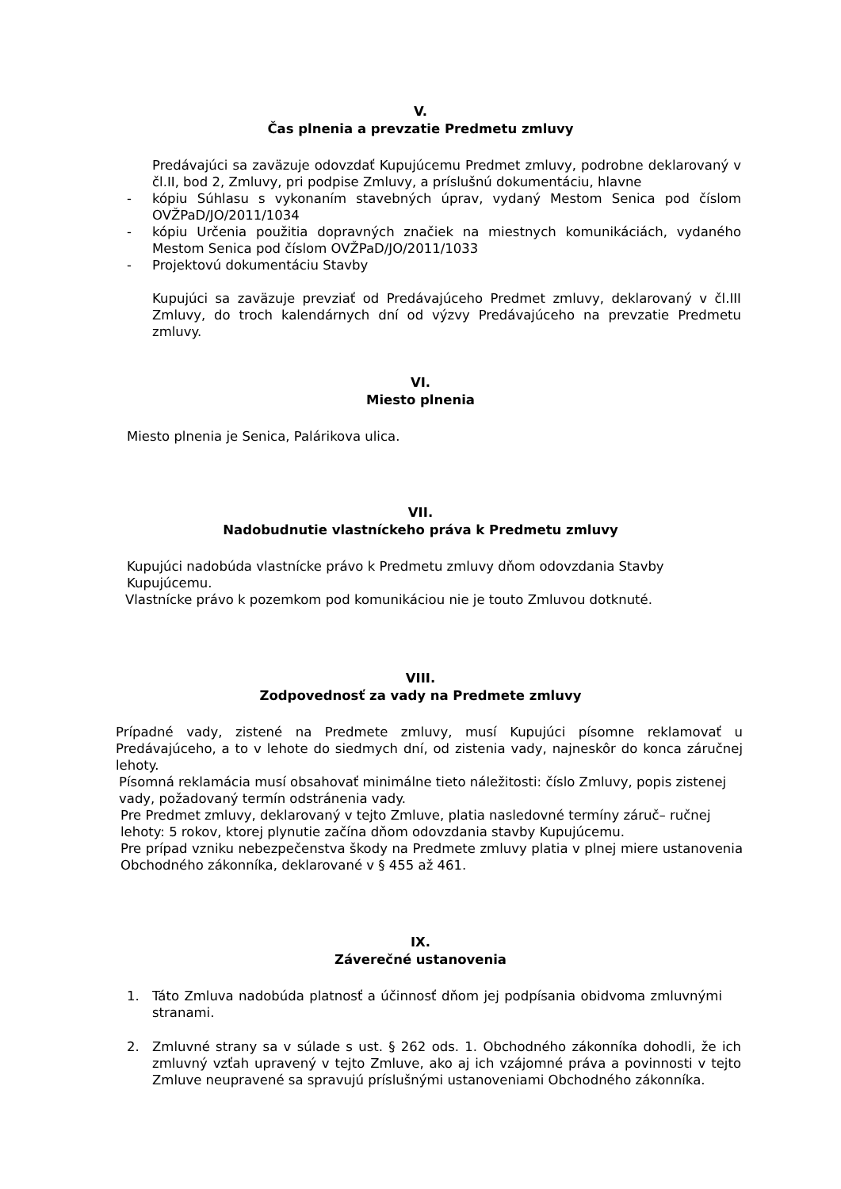V.
Čas plnenia a prevzatie Predmetu zmluvy
Predávajúci sa zaväzuje odovzdať Kupujúcemu Predmet zmluvy, podrobne deklarovaný v čl.II, bod 2, Zmluvy, pri podpise Zmluvy, a príslušnú dokumentáciu, hlavne
- kópiu Súhlasu s vykonaním stavebných úprav, vydaný Mestom Senica pod číslom OVŽPaD/JO/2011/1034
- kópiu Určenia použitia dopravných značiek na miestnych komunikáciách, vydaného Mestom Senica pod číslom OVŽPaD/JO/2011/1033
- Projektovú dokumentáciu Stavby
Kupujúci sa zaväzuje prevziať od Predávajúceho Predmet zmluvy, deklarovaný v čl.III Zmluvy, do troch kalendárnych dní od výzvy Predávajúceho na prevzatie Predmetu zmluvy.
VI.
Miesto plnenia
Miesto plnenia je Senica, Palárikova ulica.
VII.
Nadobudnutie vlastníckeho práva k Predmetu zmluvy
Kupujúci nadobúda vlastnícke právo k Predmetu zmluvy dňom odovzdania Stavby Kupujúcemu.
Vlastnícke právo k pozemkom pod komunikáciou nie je touto Zmluvou dotknuté.
VIII.
Zodpovednosť za vady na Predmete zmluvy
Prípadné vady, zistené na Predmete zmluvy, musí Kupujúci písomne reklamovať u Predávajúceho, a to v lehote do siedmych dní, od zistenia vady, najneskôr do konca záručnej lehoty.
Písomná reklamácia musí obsahovať minimálne tieto náležitosti: číslo Zmluvy, popis zistenej vady, požadovaný termín odstránenia vady.
Pre Predmet zmluvy, deklarovaný v tejto Zmluve, platia nasledovné termíny záruč– ručnej lehoty: 5 rokov, ktorej plynutie začína dňom odovzdania stavby Kupujúcemu.
Pre prípad vzniku nebezpečenstva škody na Predmete zmluvy platia v plnej miere ustanovenia Obchodného zákonníka, deklarované v § 455 až 461.
IX.
Záverečné ustanovenia
1. Táto Zmluva nadobúda platnosť a účinnosť dňom jej podpísania obidvoma zmluvnými stranami.
2. Zmluvné strany sa v súlade s ust. § 262 ods. 1. Obchodného zákonníka dohodli, že ich zmluvný vzťah upravený v tejto Zmluve, ako aj ich vzájomné práva a povinnosti v tejto Zmluve neupravené sa spravujú príslušnými ustanoveniami Obchodného zákonníka.